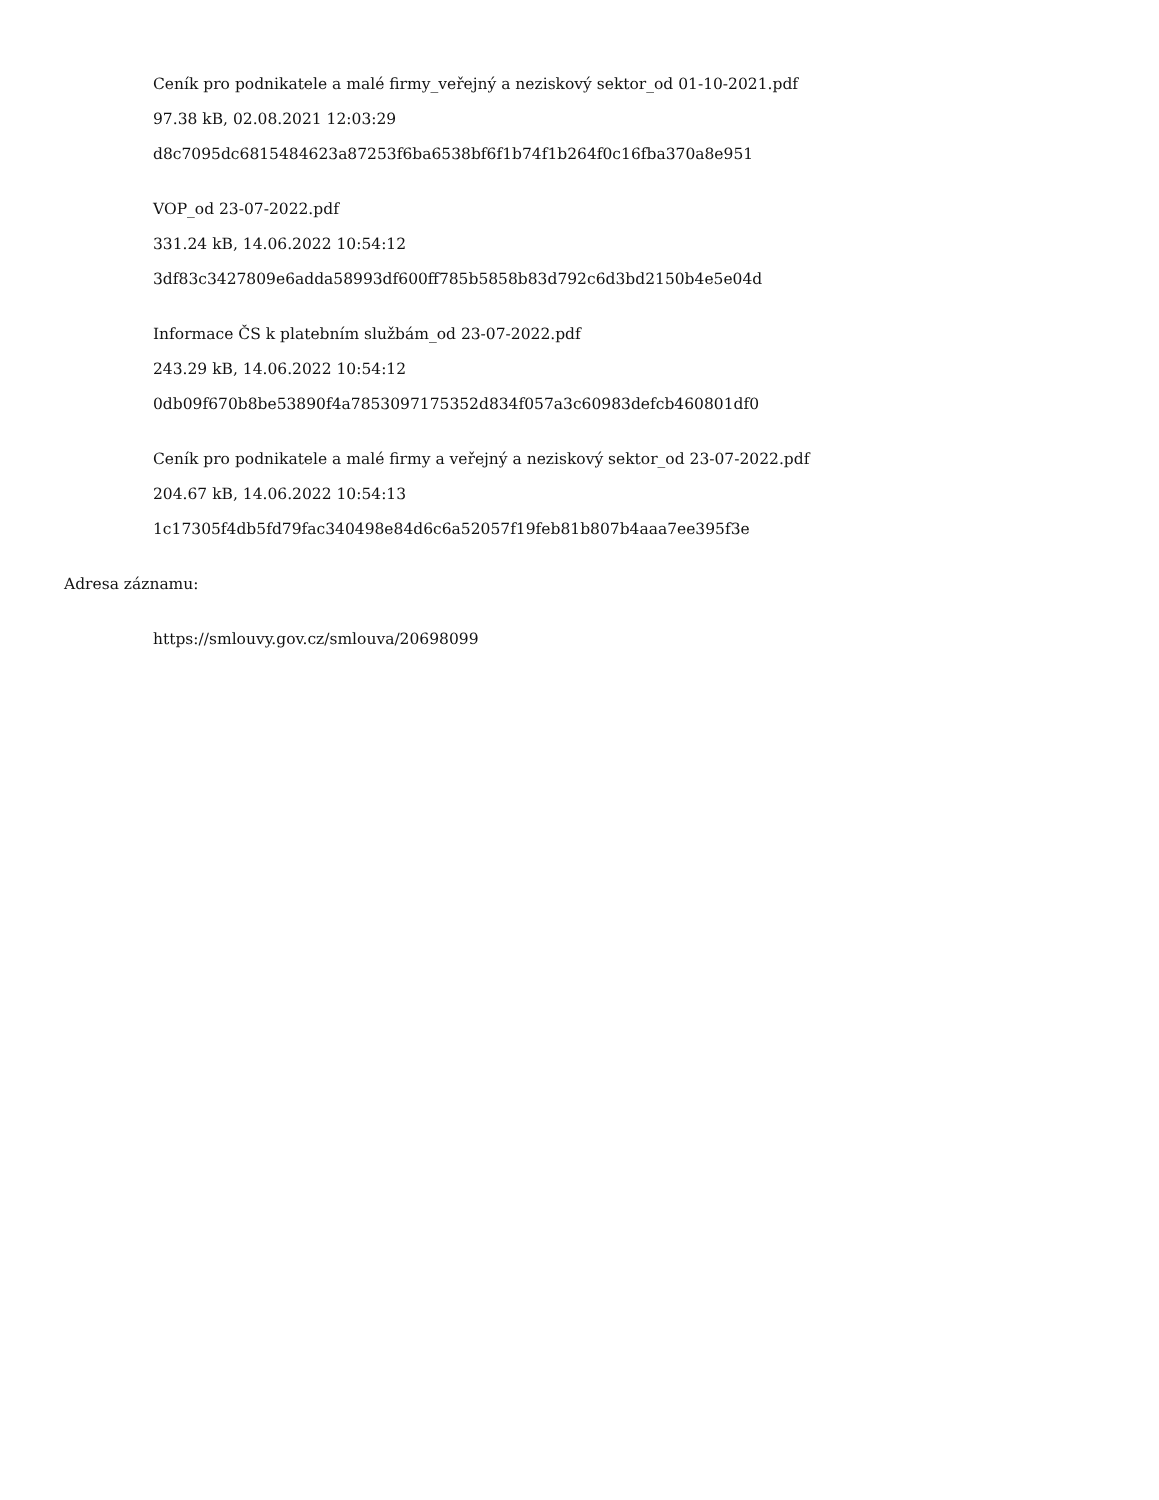Ceník pro podnikatele a malé firmy_veřejný a neziskový sektor_od 01-10-2021.pdf
97.38 kB, 02.08.2021 12:03:29
d8c7095dc6815484623a87253f6ba6538bf6f1b74f1b264f0c16fba370a8e951
VOP_od 23-07-2022.pdf
331.24 kB, 14.06.2022 10:54:12
3df83c3427809e6adda58993df600ff785b5858b83d792c6d3bd2150b4e5e04d
Informace ČS k platebním službám_od 23-07-2022.pdf
243.29 kB, 14.06.2022 10:54:12
0db09f670b8be53890f4a7853097175352d834f057a3c60983defcb460801df0
Ceník pro podnikatele a malé firmy a veřejný a neziskový sektor_od 23-07-2022.pdf
204.67 kB, 14.06.2022 10:54:13
1c17305f4db5fd79fac340498e84d6c6a52057f19feb81b807b4aaa7ee395f3e
Adresa záznamu:
https://smlouvy.gov.cz/smlouva/20698099